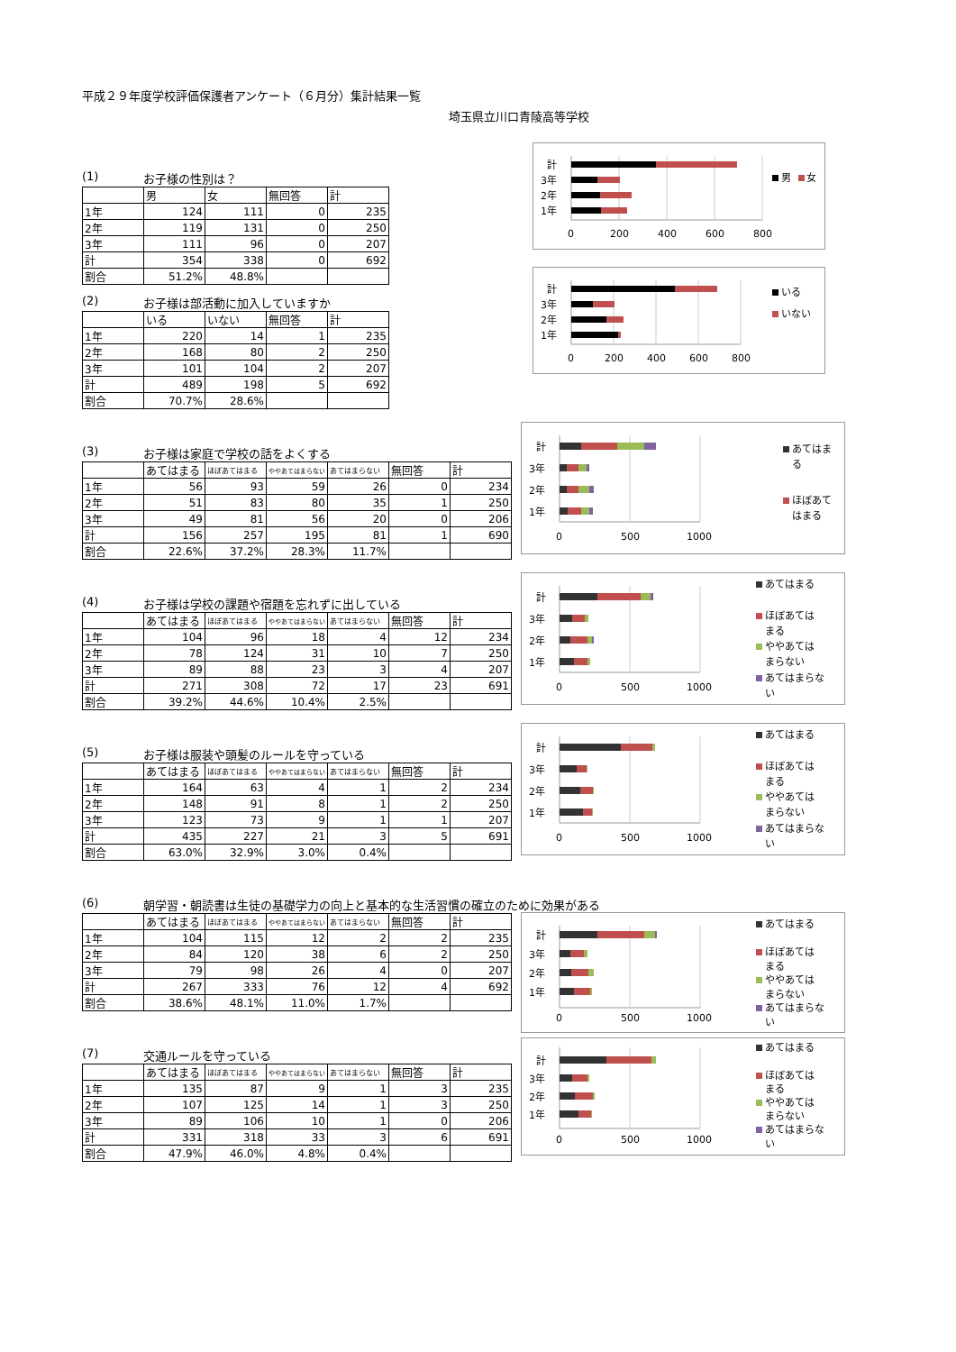平成２９年度学校評価保護者アンケート（６月分）集計結果一覧
埼玉県立川口青陵高等学校
(1) お子様の性別は？
| | 男 | 女 | 無回答 | 計 |
| --- | --- | --- | --- | --- |
| 1年 | 124 | 111 | 0 | 235 |
| 2年 | 119 | 131 | 0 | 250 |
| 3年 | 111 | 96 | 0 | 207 |
| 計 | 354 | 338 | 0 | 692 |
| 割合 | 51.2% | 48.8% | | |
計
3年
2年
1年
0
200
400
600
800
男
女
(2) お子様は部活動に加入していますか
| | いる | いない | 無回答 | 計 |
| --- | --- | --- | --- | --- |
| 1年 | 220 | 14 | 1 | 235 |
| 2年 | 168 | 80 | 2 | 250 |
| 3年 | 101 | 104 | 2 | 207 |
| 計 | 489 | 198 | 5 | 692 |
| 割合 | 70.7% | 28.6% | | |
計
3年
2年
1年
0
200
400
600
800
いる
いない
(3) お子様は家庭で学校の話をよくする
| | あてはまる | ほぼあてはまる | ややあてはまらない | あてはまらない | 無回答 | 計 |
| --- | --- | --- | --- | --- | --- | --- |
| 1年 | 56 | 93 | 59 | 26 | 0 | 234 |
| 2年 | 51 | 83 | 80 | 35 | 1 | 250 |
| 3年 | 49 | 81 | 56 | 20 | 0 | 206 |
| 計 | 156 | 257 | 195 | 81 | 1 | 690 |
| 割合 | 22.6% | 37.2% | 28.3% | 11.7% | | |
計
3年
2年
1年
0
500
1000
あてはま
る
ほぼあて
はまる
(4) お子様は学校の課題や宿題を忘れずに出している
| | あてはまる | ほぼあてはまる | ややあてはまらない | あてはまらない | 無回答 | 計 |
| --- | --- | --- | --- | --- | --- | --- |
| 1年 | 104 | 96 | 18 | 4 | 12 | 234 |
| 2年 | 78 | 124 | 31 | 10 | 7 | 250 |
| 3年 | 89 | 88 | 23 | 3 | 4 | 207 |
| 計 | 271 | 308 | 72 | 17 | 23 | 691 |
| 割合 | 39.2% | 44.6% | 10.4% | 2.5% | | |
計
3年
2年
1年
0
500
1000
あてはまる
ほぼあては
まる
ややあては
まらない
あてはまらな
い
(5) お子様は服装や頭髪のルールを守っている
| | あてはまる | ほぼあてはまる | ややあてはまらない | あてはまらない | 無回答 | 計 |
| --- | --- | --- | --- | --- | --- | --- |
| 1年 | 164 | 63 | 4 | 1 | 2 | 234 |
| 2年 | 148 | 91 | 8 | 1 | 2 | 250 |
| 3年 | 123 | 73 | 9 | 1 | 1 | 207 |
| 計 | 435 | 227 | 21 | 3 | 5 | 691 |
| 割合 | 63.0% | 32.9% | 3.0% | 0.4% | | |
計
3年
2年
1年
0
500
1000
あてはまる
ほぼあては
まる
ややあては
まらない
あてはまらな
い
(6) 朝学習・朝読書は生徒の基礎学力の向上と基本的な生活習慣の確立のために効果がある
| | あてはまる | ほぼあてはまる | ややあてはまらない | あてはまらない | 無回答 | 計 |
| --- | --- | --- | --- | --- | --- | --- |
| 1年 | 104 | 115 | 12 | 2 | 2 | 235 |
| 2年 | 84 | 120 | 38 | 6 | 2 | 250 |
| 3年 | 79 | 98 | 26 | 4 | 0 | 207 |
| 計 | 267 | 333 | 76 | 12 | 4 | 692 |
| 割合 | 38.6% | 48.1% | 11.0% | 1.7% | | |
計
3年
2年
1年
0
500
1000
あてはまる
ほぼあては
まる
ややあては
まらない
あてはまらな
い
(7) 交通ルールを守っている
| | あてはまる | ほぼあてはまる | ややあてはまらない | あてはまらない | 無回答 | 計 |
| --- | --- | --- | --- | --- | --- | --- |
| 1年 | 135 | 87 | 9 | 1 | 3 | 235 |
| 2年 | 107 | 125 | 14 | 1 | 3 | 250 |
| 3年 | 89 | 106 | 10 | 1 | 0 | 206 |
| 計 | 331 | 318 | 33 | 3 | 6 | 691 |
| 割合 | 47.9% | 46.0% | 4.8% | 0.4% | | |
計
3年
2年
1年
0
500
1000
あてはまる
ほぼあては
まる
ややあては
まらない
あてはまらな
い